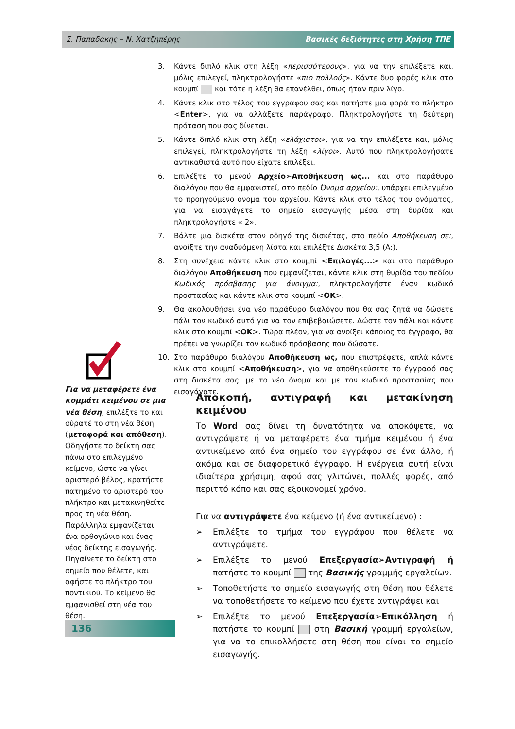Σ. Παπαδάκης – Ν. Χατζηπέρης Βασικές δεξιότητες στη Χρήση ΤΠΕ
3. Κάντε διπλό κλικ στη λέξη «περισσότερους», για να την επιλέξετε και, μόλις επιλεγεί, πληκτρολογήστε «πιο πολλούς». Κάντε δυο φορές κλικ στο κουμπί και τότε η λέξη θα επανέλθει, όπως ήταν πριν λίγο.
4. Κάντε κλικ στο τέλος του εγγράφου σας και πατήστε μια φορά το πλήκτρο <Enter>, για να αλλάξετε παράγραφο. Πληκτρολογήστε τη δεύτερη πρόταση που σας δίνεται.
5. Κάντε διπλό κλικ στη λέξη «ελάχιστοι», για να την επιλέξετε και, μόλις επιλεγεί, πληκτρολογήστε τη λέξη «λίγοι». Αυτό που πληκτρολογήσατε αντικαθιστά αυτό που είχατε επιλέξει.
6. Επιλέξτε το μενού Αρχείο➢Αποθήκευση ως... και στο παράθυρο διαλόγου που θα εμφανιστεί, στο πεδίο Όνομα αρχείου:, υπάρχει επιλεγμένο το προηγούμενο όνομα του αρχείου. Κάντε κλικ στο τέλος του ονόματος, για να εισαγάγετε το σημείο εισαγωγής μέσα στη θυρίδα και πληκτρολογήστε « 2».
7. Βάλτε μια δισκέτα στον οδηγό της δισκέτας, στο πεδίο Αποθήκευση σε:, ανοίξτε την αναδυόμενη λίστα και επιλέξτε Δισκέτα 3,5 (A:).
8. Στη συνέχεια κάντε κλικ στο κουμπί <Επιλογές...> και στο παράθυρο διαλόγου Αποθήκευση που εμφανίζεται, κάντε κλικ στη θυρίδα του πεδίου Κωδικός πρόσβασης για άνοιγμα:, πληκτρολογήστε έναν κωδικό προστασίας και κάντε κλικ στο κουμπί <OK>.
9. Θα ακολουθήσει ένα νέο παράθυρο διαλόγου που θα σας ζητά να δώσετε πάλι τον κωδικό αυτό για να τον επιβεβαιώσετε. Δώστε τον πάλι και κάντε κλικ στο κουμπί <OK>. Τώρα πλέον, για να ανοίξει κάποιος το έγγραφο, θα πρέπει να γνωρίζει τον κωδικό πρόσβασης που δώσατε.
10. Στο παράθυρο διαλόγου Αποθήκευση ως, που επιστρέφετε, απλά κάντε κλικ στο κουμπί <Αποθήκευση>, για να αποθηκεύσετε το έγγραφό σας στη δισκέτα σας, με το νέο όνομα και με τον κωδικό προστασίας που εισαγάγατε.
Για να μεταφέρετε ένα κομμάτι κειμένου σε μια νέα θέση, επιλέξτε το και σύρατέ το στη νέα θέση (μεταφορά και απόθεση).
Οδηγήστε το δείκτη σας πάνω στο επιλεγμένο κείμενο, ώστε να γίνει αριστερό βέλος, κρατήστε πατημένο το αριστερό του πλήκτρο και μετακινηθείτε προς τη νέα θέση. Παράλληλα εμφανίζεται ένα ορθογώνιο και ένας νέος δείκτης εισαγωγής. Πηγαίνετε το δείκτη στο σημείο που θέλετε, και αφήστε το πλήκτρο του ποντικιού. Το κείμενο θα εμφανισθεί στη νέα του θέση.
Αποκοπή, αντιγραφή και μετακίνηση κειμένου
Το Word σας δίνει τη δυνατότητα να αποκόψετε, να αντιγράψετε ή να μεταφέρετε ένα τμήμα κειμένου ή ένα αντικείμενο από ένα σημείο του εγγράφου σε ένα άλλο, ή ακόμα και σε διαφορετικό έγγραφο. Η ενέργεια αυτή είναι ιδιαίτερα χρήσιμη, αφού σας γλιτώνει, πολλές φορές, από περιττό κόπο και σας εξοικονομεί χρόνο.
Για να αντιγράψετε ένα κείμενο (ή ένα αντικείμενο) :
➢ Επιλέξτε το τμήμα του εγγράφου που θέλετε να αντιγράψετε.
➢ Επιλέξτε το μενού Επεξεργασία➢Αντιγραφή ή πατήστε το κουμπί της Βασικής γραμμής εργαλείων.
➢ Τοποθετήστε το σημείο εισαγωγής στη θέση που θέλετε να τοποθετήσετε το κείμενο που έχετε αντιγράψει και
➢ Επιλέξτε το μενού Επεξεργασία➢Επικόλληση ή πατήστε το κουμπί στη Βασική γραμμή εργαλείων, για να το επικολλήσετε στη θέση που είναι το σημείο εισαγωγής.
136